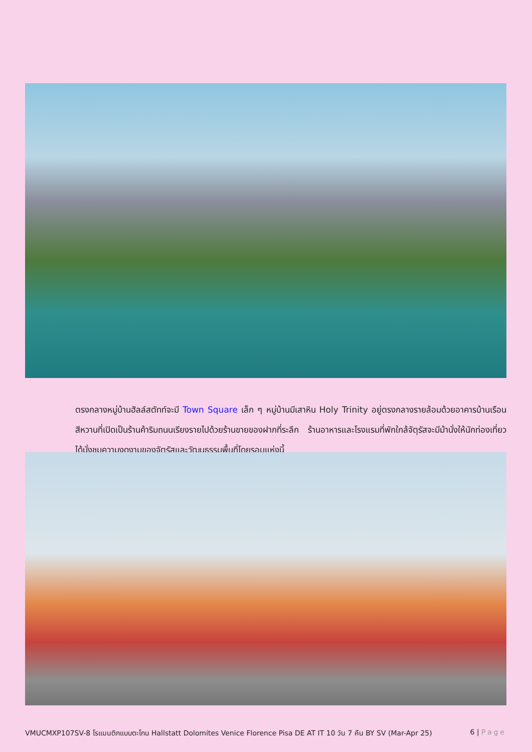ตรงกลางหมู่บ้านฮัลล์สตัทท์จะมี Town Square เล็ก ๆ หมู่บ้านมีเสาหิน Holy Trinity อยู่ตรงกลางรายล้อมด้วยอาคารบ้านเรือนสีหวานที่เปิดเป็นร้านค้าริมถนนเรียงรายไปด้วยร้านขายของฝากที่ระลึก ร้านอาหารและโรงแรมที่พักใกล้จัตุรัสจะมีม้านั่งให้นักท่องเที่ยวได้นั่งชมความงดงามของจัตุรัสและวัฒนธรรมพื้นที่โดยรอบแห่งนี้
VMUCMXP107SV-8 โรแมนติกแบบตะโกน Hallstatt Dolomites Venice Florence Pisa DE AT IT 10 วัน 7 คืน BY SV (Mar-Apr 25) 6 | Page